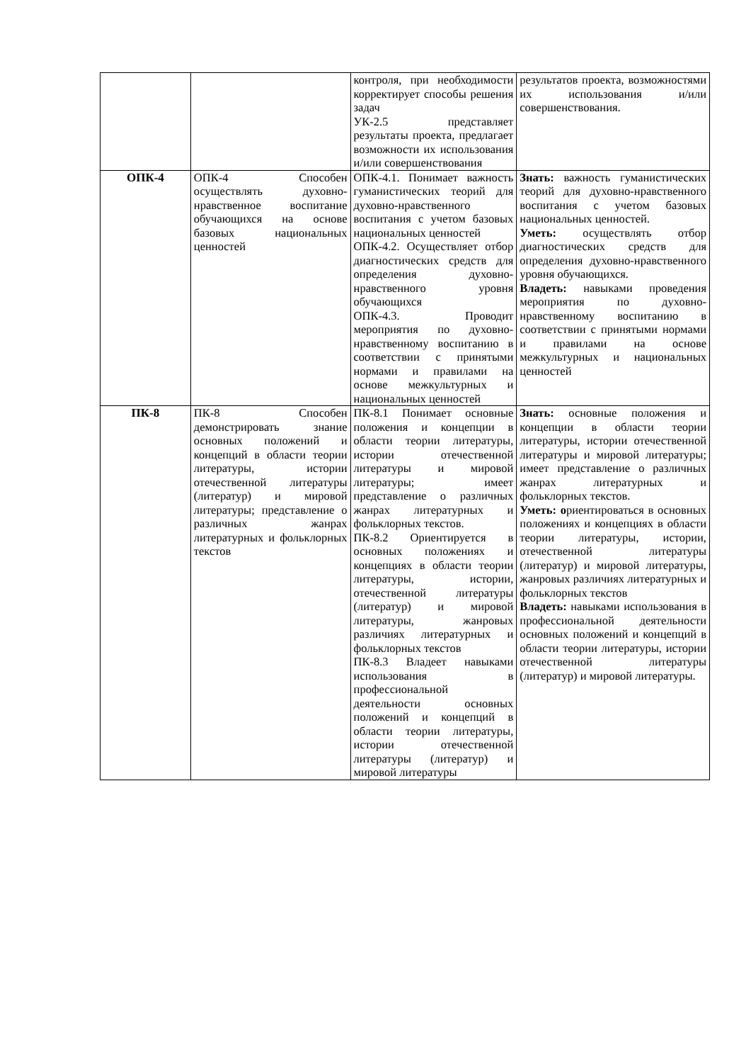| | | контроля, при необходимости корректирует способы решения задач УК-2.5 представляет результаты проекта, предлагает возможности их использования и/или совершенствования | результатов проекта, возможностями их использования и/или совершенствования. |
| ОПК-4 | ОПК-4 Способен осуществлять духовно-нравственное воспитание обучающихся на основе базовых национальных ценностей | ОПК-4.1. Понимает важность гуманистических теорий для духовно-нравственного воспитания с учетом базовых национальных ценностей ОПК-4.2. Осуществляет отбор диагностических средств для определения духовно-нравственного уровня обучающихся ОПК-4.3. Проводит мероприятия по духовно-нравственному воспитанию в соответствии с принятыми нормами и правилами на основе межкультурных и национальных ценностей | Знать: важность гуманистических теорий для духовно-нравственного воспитания с учетом базовых национальных ценностей. Уметь: осуществлять отбор диагностических средств для определения духовно-нравственного уровня обучающихся. Владеть: навыками проведения мероприятия по духовно-нравственному воспитанию в соответствии с принятыми нормами и правилами на основе межкультурных и национальных ценностей |
| ПК-8 | ПК-8 Способен демонстрировать знание основных положений и концепций в области теории литературы, истории отечественной литературы (литератур) и мировой литературы; представление о различных жанрах литературных и фольклорных текстов | ПК-8.1 Понимает основные положения и концепции в области теории литературы, истории отечественной литературы и мировой литературы; имеет представление о различных жанрах литературных и фольклорных текстов. ПК-8.2 Ориентируется в основных положениях и концепциях в области теории литературы, истории, отечественной литературы (литератур) и мировой литературы, жанровых различиях литературных и фольклорных текстов ПК-8.3 Владеет навыками использования в профессиональной деятельности основных положений и концепций в области теории литературы, истории отечественной литературы (литератур) и мировой литературы | Знать: основные положения и концепции в области теории литературы, истории отечественной литературы и мировой литературы; имеет представление о различных жанрах литературных и фольклорных текстов. Уметь: о риентироваться в основных положениях и концепциях в области теории литературы, истории, отечественной литературы (литератур) и мировой литературы, жанровых различиях литературных и фольклорных текстов Владеть: навыками использования в профессиональной деятельности основных положений и концепций в области теории литературы, истории отечественной литературы (литератур) и мировой литературы. |